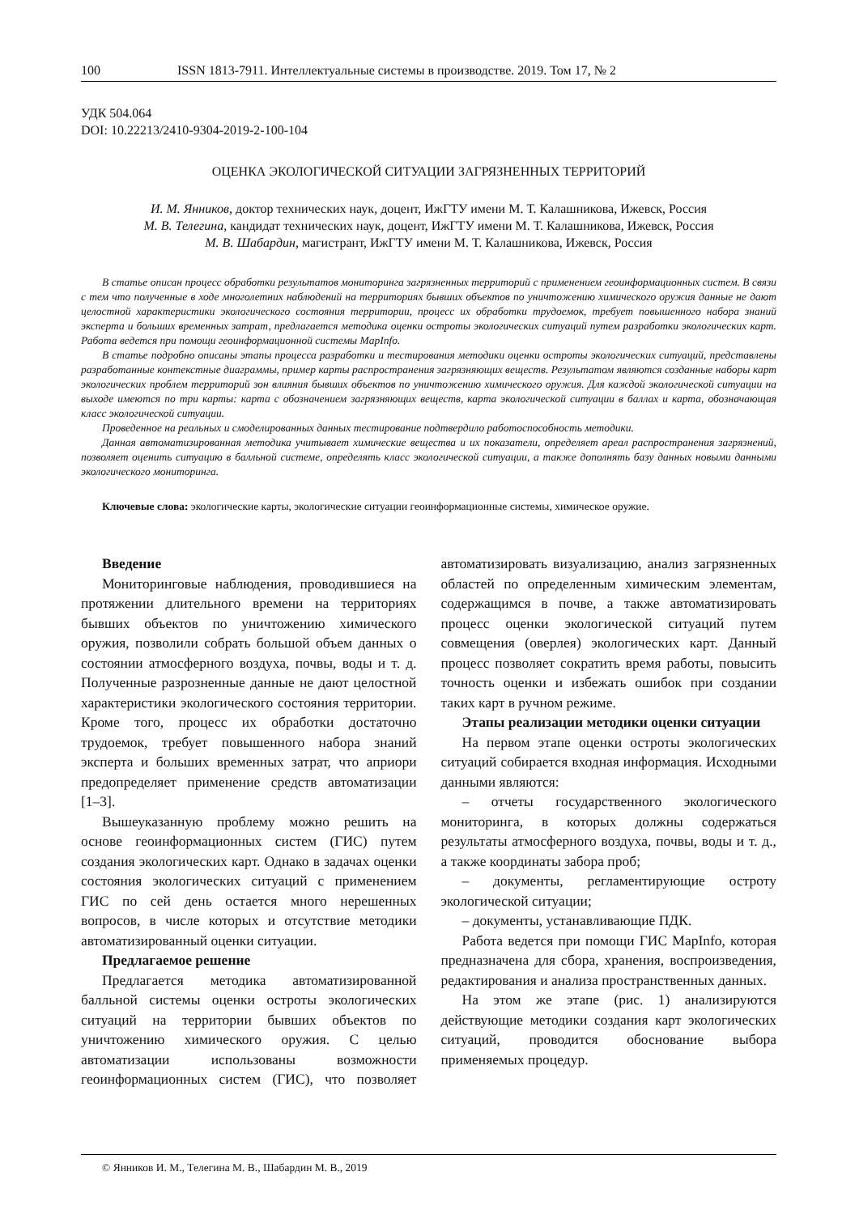100 ISSN 1813-7911. Интеллектуальные системы в производстве. 2019. Том 17, № 2
УДК 504.064
DOI: 10.22213/2410-9304-2019-2-100-104
ОЦЕНКА ЭКОЛОГИЧЕСКОЙ СИТУАЦИИ ЗАГРЯЗНЕННЫХ ТЕРРИТОРИЙ
И. М. Янников, доктор технических наук, доцент, ИжГТУ имени М. Т. Калашникова, Ижевск, Россия
М. В. Телегина, кандидат технических наук, доцент, ИжГТУ имени М. Т. Калашникова, Ижевск, Россия
М. В. Шабардин, магистрант, ИжГТУ имени М. Т. Калашникова, Ижевск, Россия
В статье описан процесс обработки результатов мониторинга загрязненных территорий с применением геоинформационных систем. В связи с тем что полученные в ходе многолетних наблюдений на территориях бывших объектов по уничтожению химического оружия данные не дают целостной характеристики экологического состояния территории, процесс их обработки трудоемок, требует повышенного набора знаний эксперта и больших временных затрат, предлагается методика оценки остроты экологических ситуаций путем разработки экологических карт. Работа ведется при помощи геоинформационной системы MapInfo.
В статье подробно описаны этапы процесса разработки и тестирования методики оценки остроты экологических ситуаций, представлены разработанные контекстные диаграммы, пример карты распространения загрязняющих веществ. Результатом являются созданные наборы карт экологических проблем территорий зон влияния бывших объектов по уничтожению химического оружия. Для каждой экологической ситуации на выходе имеются по три карты: карта с обозначением загрязняющих веществ, карта экологической ситуации в баллах и карта, обозначающая класс экологической ситуации.
Проведенное на реальных и смоделированных данных тестирование подтвердило работоспособность методики.
Данная автоматизированная методика учитывает химические вещества и их показатели, определяет ареал распространения загрязнений, позволяет оценить ситуацию в балльной системе, определять класс экологической ситуации, а также дополнять базу данных новыми данными экологического мониторинга.
Ключевые слова: экологические карты, экологические ситуации геоинформационные системы, химическое оружие.
Введение
Мониторинговые наблюдения, проводившиеся на протяжении длительного времени на территориях бывших объектов по уничтожению химического оружия, позволили собрать большой объем данных о состоянии атмосферного воздуха, почвы, воды и т. д. Полученные разрозненные данные не дают целостной характеристики экологического состояния территории. Кроме того, процесс их обработки достаточно трудоемок, требует повышенного набора знаний эксперта и больших временных затрат, что априори предопределяет применение средств автоматизации [1–3].
Вышеуказанную проблему можно решить на основе геоинформационных систем (ГИС) путем создания экологических карт. Однако в задачах оценки состояния экологических ситуаций с применением ГИС по сей день остается много нерешенных вопросов, в числе которых и отсутствие методики автоматизированный оценки ситуации.
Предлагаемое решение
Предлагается методика автоматизированной балльной системы оценки остроты экологических ситуаций на территории бывших объектов по уничтожению химического оружия. С целью автоматизации использованы возможности геоинформационных систем (ГИС), что позволяет автоматизировать визуализацию, анализ загрязненных областей по определенным химическим элементам, содержащимся в почве, а также автоматизировать процесс оценки экологической ситуаций путем совмещения (оверлея) экологических карт. Данный процесс позволяет сократить время работы, повысить точность оценки и избежать ошибок при создании таких карт в ручном режиме.
Этапы реализации методики оценки ситуации
На первом этапе оценки остроты экологических ситуаций собирается входная информация. Исходными данными являются:
– отчеты государственного экологического мониторинга, в которых должны содержаться результаты атмосферного воздуха, почвы, воды и т. д., а также координаты забора проб;
– документы, регламентирующие остроту экологической ситуации;
– документы, устанавливающие ПДК.
Работа ведется при помощи ГИС MapInfo, которая предназначена для сбора, хранения, воспроизведения, редактирования и анализа пространственных данных.
На этом же этапе (рис. 1) анализируются действующие методики создания карт экологических ситуаций, проводится обоснование выбора применяемых процедур.
© Янников И. М., Телегина М. В., Шабардин М. В., 2019